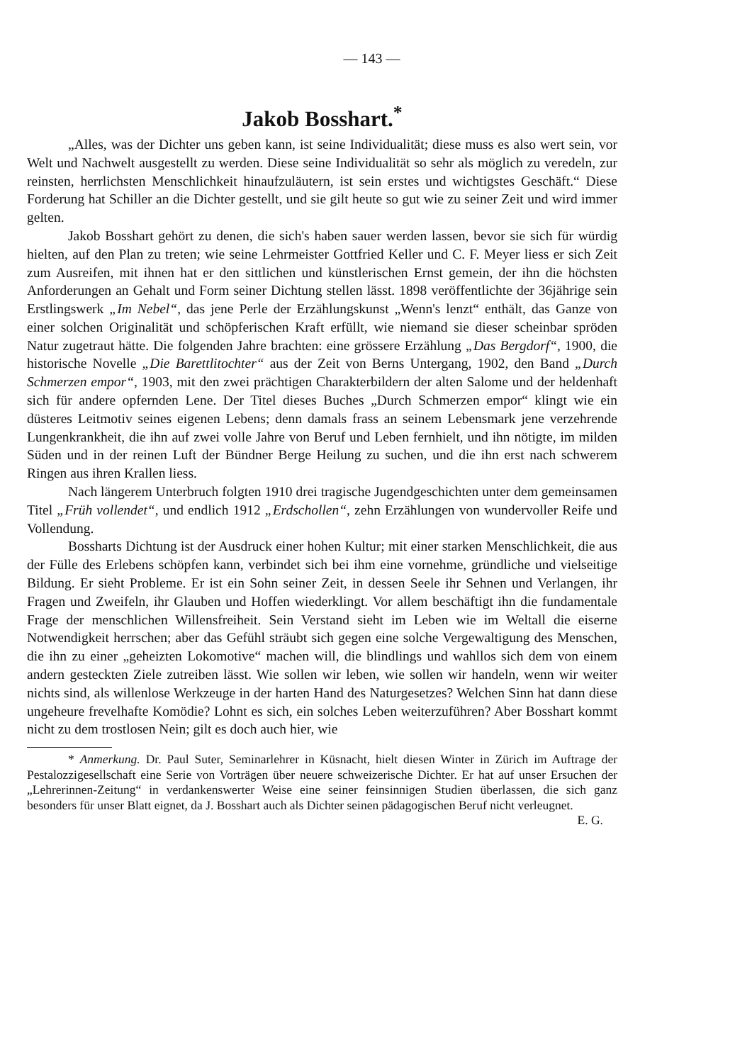— 143 —
Jakob Bosshart.<sup>*</sup>
„Alles, was der Dichter uns geben kann, ist seine Individualität; diese muss es also wert sein, vor Welt und Nachwelt ausgestellt zu werden. Diese seine Individualität so sehr als möglich zu veredeln, zur reinsten, herrlichsten Menschlichkeit hinaufzuläutern, ist sein erstes und wichtigstes Geschäft.“ Diese Forderung hat Schiller an die Dichter gestellt, und sie gilt heute so gut wie zu seiner Zeit und wird immer gelten.
Jakob Bosshart gehört zu denen, die sich's haben sauer werden lassen, bevor sie sich für würdig hielten, auf den Plan zu treten; wie seine Lehrmeister Gottfried Keller und C. F. Meyer liess er sich Zeit zum Ausreifen, mit ihnen hat er den sittlichen und künstlerischen Ernst gemein, der ihn die höchsten Anforderungen an Gehalt und Form seiner Dichtung stellen lässt. 1898 veröffentlichte der 36jährige sein Erstlingswerk „Im Nebel“, das jene Perle der Erzählungskunst „Wenn's lenzt“ enthält, das Ganze von einer solchen Originalität und schöpferischen Kraft erfüllt, wie niemand sie dieser scheinbar spröden Natur zugetraut hätte. Die folgenden Jahre brachten: eine grössere Erzählung „Das Bergdorf“, 1900, die historische Novelle „Die Barettlitochter“ aus der Zeit von Berns Untergang, 1902, den Band „Durch Schmerzen empor“, 1903, mit den zwei prächtigen Charakterbildern der alten Salome und der heldenhaft sich für andere opfernden Lene. Der Titel dieses Buches „Durch Schmerzen empor“ klingt wie ein düsteres Leitmotiv seines eigenen Lebens; denn damals frass an seinem Lebensmark jene verzehrende Lungenkrankheit, die ihn auf zwei volle Jahre von Beruf und Leben fernhielt, und ihn nötigte, im milden Süden und in der reinen Luft der Bündner Berge Heilung zu suchen, und die ihn erst nach schwerem Ringen aus ihren Krallen liess.
Nach längerem Unterbruch folgten 1910 drei tragische Jugendgeschichten unter dem gemeinsamen Titel „Früh vollendet“, und endlich 1912 „Erdschollen“, zehn Erzählungen von wundervoller Reife und Vollendung.
Bossharts Dichtung ist der Ausdruck einer hohen Kultur; mit einer starken Menschlichkeit, die aus der Fülle des Erlebens schöpfen kann, verbindet sich bei ihm eine vornehme, gründliche und vielseitige Bildung. Er sieht Probleme. Er ist ein Sohn seiner Zeit, in dessen Seele ihr Sehnen und Verlangen, ihr Fragen und Zweifeln, ihr Glauben und Hoffen wiederklingt. Vor allem beschäftigt ihn die fundamentale Frage der menschlichen Willensfreiheit. Sein Verstand sieht im Leben wie im Weltall die eiserne Notwendigkeit herrschen; aber das Gefühl sträubt sich gegen eine solche Vergewaltigung des Menschen, die ihn zu einer „geheizten Lokomotive“ machen will, die blindlings und wahllos sich dem von einem andern gesteckten Ziele zutreiben lässt. Wie sollen wir leben, wie sollen wir handeln, wenn wir weiter nichts sind, als willenlose Werkzeuge in der harten Hand des Naturgesetzes? Welchen Sinn hat dann diese ungeheure frevelhafte Komödie? Lohnt es sich, ein solches Leben weiterzuführen? Aber Bosshart kommt nicht zu dem trostlosen Nein; gilt es doch auch hier, wie
* Anmerkung. Dr. Paul Suter, Seminarlehrer in Küsnacht, hielt diesen Winter in Zürich im Auftrage der Pestalozzigesellschaft eine Serie von Vorträgen über neuere schweizerische Dichter. Er hat auf unser Ersuchen der „Lehrerinnen-Zeitung“ in verdankenswerter Weise eine seiner feinsinnigen Studien überlassen, die sich ganz besonders für unser Blatt eignet, da J. Bosshart auch als Dichter seinen pädagogischen Beruf nicht verleugnet. E. G.